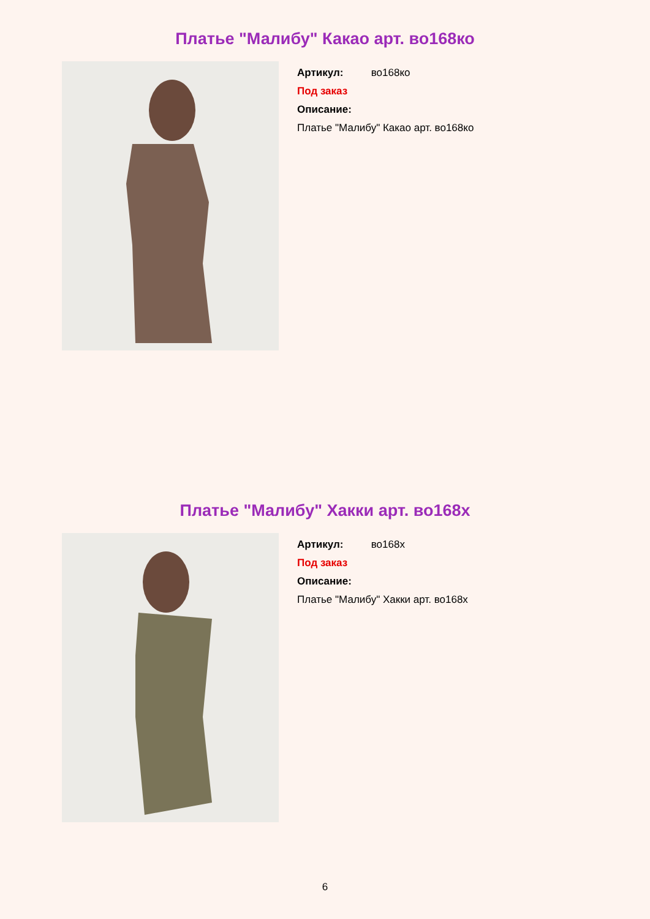Платье "Малибу" Какао арт. во168ко
Артикул: во168ко
Под заказ
Описание:
Платье "Малибу" Какао арт. во168ко
Платье "Малибу" Хакки арт. во168х
Артикул: во168х
Под заказ
Описание:
Платье "Малибу" Хакки арт. во168х
6